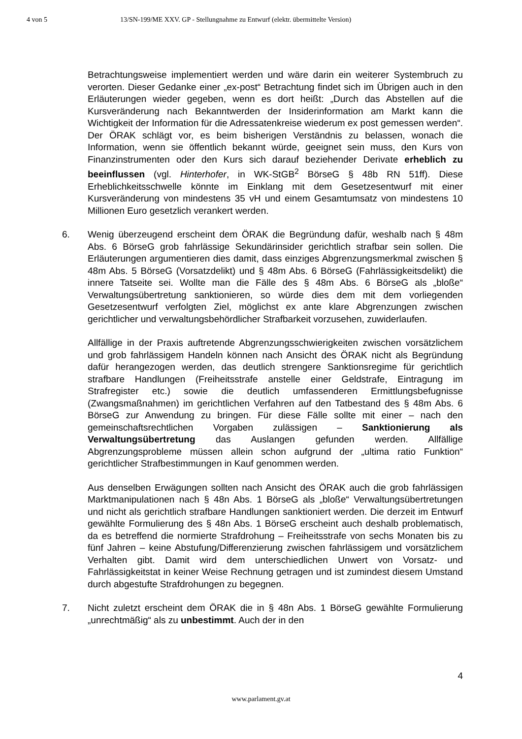4 von 5 13/SN-199/ME XXV. GP - Stellungnahme zu Entwurf (elektr. übermittelte Version)
Betrachtungsweise implementiert werden und wäre darin ein weiterer Systembruch zu verorten. Dieser Gedanke einer „ex-post“ Betrachtung findet sich im Übrigen auch in den Erläuterungen wieder gegeben, wenn es dort heißt: „Durch das Abstellen auf die Kursveränderung nach Bekanntwerden der Insiderinformation am Markt kann die Wichtigkeit der Information für die Adressatenkreise wiederum ex post gemessen werden“. Der ÖRAK schlägt vor, es beim bisherigen Verständnis zu belassen, wonach die Information, wenn sie öffentlich bekannt würde, geeignet sein muss, den Kurs von Finanzinstrumenten oder den Kurs sich darauf beziehender Derivate erheblich zu beeinflussen (vgl. Hinterhofer, in WK-StGB<sup>2</sup> BörseG § 48b RN 51ff). Diese Erheblichkeitsschwelle könnte im Einklang mit dem Gesetzesentwurf mit einer Kursveränderung von mindestens 35 vH und einem Gesamtumsatz von mindestens 10 Millionen Euro gesetzlich verankert werden.
6. Wenig überzeugend erscheint dem ÖRAK die Begründung dafür, weshalb nach § 48m Abs. 6 BörseG grob fahrlässige Sekundärinsider gerichtlich strafbar sein sollen. Die Erläuterungen argumentieren dies damit, dass einziges Abgrenzungsmerkmal zwischen § 48m Abs. 5 BörseG (Vorsatzdelikt) und § 48m Abs. 6 BörseG (Fahrlässigkeitsdelikt) die innere Tatseite sei. Wollte man die Fälle des § 48m Abs. 6 BörseG als „bloße“ Verwaltungsübertretung sanktionieren, so würde dies dem mit dem vorliegenden Gesetzesentwurf verfolgten Ziel, möglichst ex ante klare Abgrenzungen zwischen gerichtlicher und verwaltungsbehördlicher Strafbarkeit vorzusehen, zuwiderlaufen.
Allfällige in der Praxis auftretende Abgrenzungsschwierigkeiten zwischen vorsätzlichem und grob fahrlässigem Handeln können nach Ansicht des ÖRAK nicht als Begründung dafür herangezogen werden, das deutlich strengere Sanktionsregime für gerichtlich strafbare Handlungen (Freiheitsstrafe anstelle einer Geldstrafe, Eintragung im Strafregister etc.) sowie die deutlich umfassenderen Ermittlungsbefugnisse (Zwangsmaßnahmen) im gerichtlichen Verfahren auf den Tatbestand des § 48m Abs. 6 BörseG zur Anwendung zu bringen. Für diese Fälle sollte mit einer – nach den gemeinschaftsrechtlichen Vorgaben zulässigen – Sanktionierung als Verwaltungsübertretung das Auslangen gefunden werden. Allfällige Abgrenzungsprobleme müssen allein schon aufgrund der „ultima ratio Funktion“ gerichtlicher Strafbestimmungen in Kauf genommen werden.
Aus denselben Erwägungen sollten nach Ansicht des ÖRAK auch die grob fahrlässigen Marktmanipulationen nach § 48n Abs. 1 BörseG als „bloße“ Verwaltungsübertretungen und nicht als gerichtlich strafbare Handlungen sanktioniert werden. Die derzeit im Entwurf gewählte Formulierung des § 48n Abs. 1 BörseG erscheint auch deshalb problematisch, da es betreffend die normierte Strafdrohung – Freiheitsstrafe von sechs Monaten bis zu fünf Jahren – keine Abstufung/Differenzierung zwischen fahrlässigem und vorsätzlichem Verhalten gibt. Damit wird dem unterschiedlichen Unwert von Vorsatz- und Fahrlässigkeitstat in keiner Weise Rechnung getragen und ist zumindest diesem Umstand durch abgestufte Strafdrohungen zu begegnen.
7. Nicht zuletzt erscheint dem ÖRAK die in § 48n Abs. 1 BörseG gewählte Formulierung „unrechtmäßig“ als zu unbestimmt. Auch der in den
4
www.parlament.gv.at